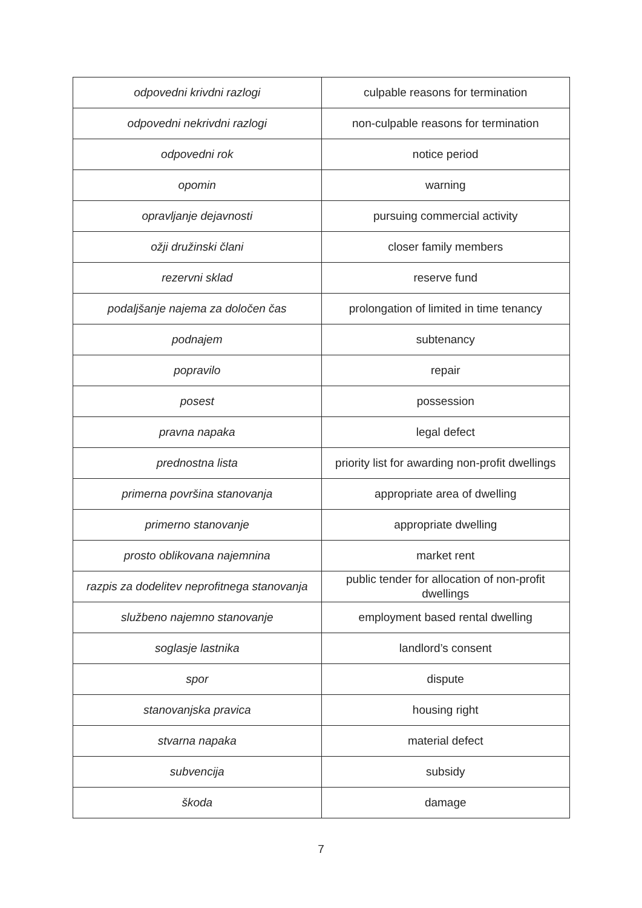| odpovedni krivdni razlogi | culpable reasons for termination |
| odpovedni nekrivdni razlogi | non-culpable reasons for termination |
| odpovedni rok | notice period |
| opomin | warning |
| opravljanje dejavnosti | pursuing commercial activity |
| ožji družinski člani | closer family members |
| rezervni sklad | reserve fund |
| podaljšanje najema za določen čas | prolongation of limited in time tenancy |
| podnajem | subtenancy |
| popravilo | repair |
| posest | possession |
| pravna napaka | legal defect |
| prednostna lista | priority list for awarding non-profit dwellings |
| primerna površina stanovanja | appropriate area of dwelling |
| primerno stanovanje | appropriate dwelling |
| prosto oblikovana najemnina | market rent |
| razpis za dodelitev neprofitnega stanovanja | public tender for allocation of non-profit dwellings |
| službeno najemno stanovanje | employment based rental dwelling |
| soglasje lastnika | landlord’s consent |
| spor | dispute |
| stanovanjska pravica | housing right |
| stvarna napaka | material defect |
| subvencija | subsidy |
| škoda | damage |
7